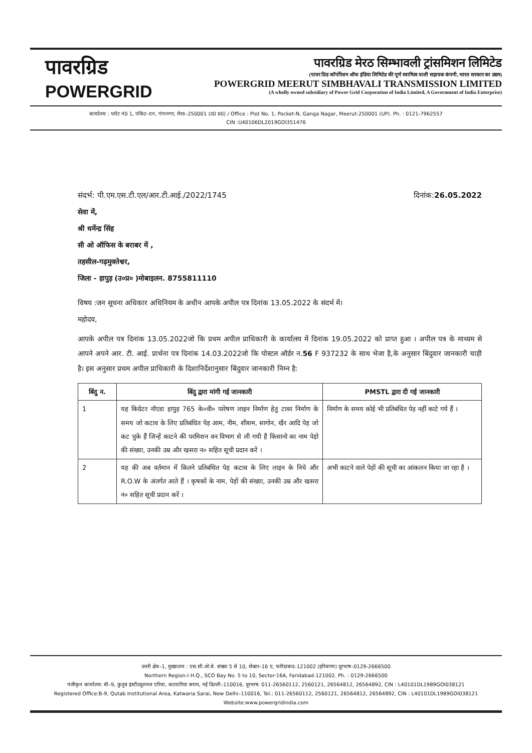पावरग्रिड
POWERGRID
पावरग्रिड मेरठ सिम्भावली ट्रांसमिशन लिमिटेड
(पावर ग्रिड कॉर्पोरेशन ऑफ इंडिया लिमिटेड की पूर्ण स्वामित्व वाली सहायक कंपनी, भारत सरकार का उद्यम)
POWERGRID MEERUT SIMBHAVALI TRANSMISSION LIMITED
(A wholly owned subsidiary of Power Grid Corporation of India Limited, A Government of India Enterprise)
कार्यालय : प्लॉट नं0 1, पॉकेट–एन, गंगानगर, मेरठ–250001 (उ0 प्र0) / Office : Plot No. 1, Pocket-N, Ganga Nagar, Meerut-250001 (UP). Ph. : 0121-7962557
CIN :U40106DL2019GOI351476
संदर्भ: पी.एम.एस.टी.एल/आर.टी.आई./2022/1745 दिनांक:26.05.2022
सेवा में,
श्री धर्मेन्द्र सिंह
सी ओ ऑफिस के बराबर में ,
तहसील-गढ़मुक्तेश्वर,
जिला - हापुड़ (उ०प्र० )मोबाइलन. 8755811110
विषय :जन सूचना अधिकार अधिनियम के अधीन आपके अपील पत्र दिनांक 13.05.2022 के संदर्भ में।
महोदय,
आपके अपील पत्र दिनांक 13.05.2022जो कि प्रथम अपील प्राधिकारी के कार्यालय में दिनांक 19.05.2022 को प्राप्त हुआ । अपील पत्र के माध्यम से आपने अपने आर. टी. आई. प्रार्थना पत्र दिनांक 14.03.2022जो कि पोस्टल ऑर्डर न.56 F 937232 के साथ भेजा है,के अनुसार बिंदुवार जानकारी चाही है। इस अनुसार प्रथम अपील प्राधिकारी के दिशानिर्देशानुसार बिंदुवार जानकारी निम्न है:
| बिंदु न. | बिंदु द्वारा मांगी गई जानकारी | PMSTL द्वारा दी गई जानकारी |
| --- | --- | --- |
| 1 | यह किग्रेटर नॉएडा हापुड़ 765 के०वी० पारेषण लाइन निर्माण हेतु टावर निर्माण के समय जो कटाव के लिए प्रतिबंधित पेड़ आम, नीम, शीशम, सागोन, खैर आदि पेड़ जो कट चुके हैं जिन्हें काटने की परमिशन वन विभाग से ली गयी है किसानो का नाम पेड़ो की संख्या, उनकी उम्र और खसरा न० सहित सूची प्रदान करें । | निर्माण के समय कोई भी प्रतिबंधित पेड़ नहीं काटे गये हैं । |
| 2 | यह की अब वर्तमान में कितने प्रतिबंधित पेड़ कटाव के लिए लाइन के निचे और R.O.W के अंतर्गत आते हैं । कृषकों के नाम, पेड़ों की संख्या, उनकी उम्र और खसरा न० सहित सूची प्रदान करें । | अभी काटने वाले पेड़ों की सूची का आंकलन किया जा रहा है । |
उत्तरी क्षेत्र–1, मुख्यालय : एस.सी.ओ.बे. संख्या 5 से 10, सेक्टर–16 ए, फरीदाबाद–121002 (हरियाणा) दूरभाष–0129-2666500
Northern Region-I H.Q., SCO Bay No. 5 to 10, Sector-16A, Faridabad-121002. Ph. : 0129-2666500
पंजीकृत कार्यालय: बी–9, कुतुब इंस्टीट्यूशनल एरिया, कटवारिया सराय, नई दिल्ली–110016, दूरभाष: 011-26560112, 2560121, 26564812, 26564892, CIN : L40101DL1989GOI038121
Registered Office:B-9, Qutab Institutional Area, Katwaria Sarai, New Delhi–110016, Tel.: 011-26560112, 2560121, 26564812, 26564892, CIN : L40101DL1989GOI038121
Website:www.powergridindia.com